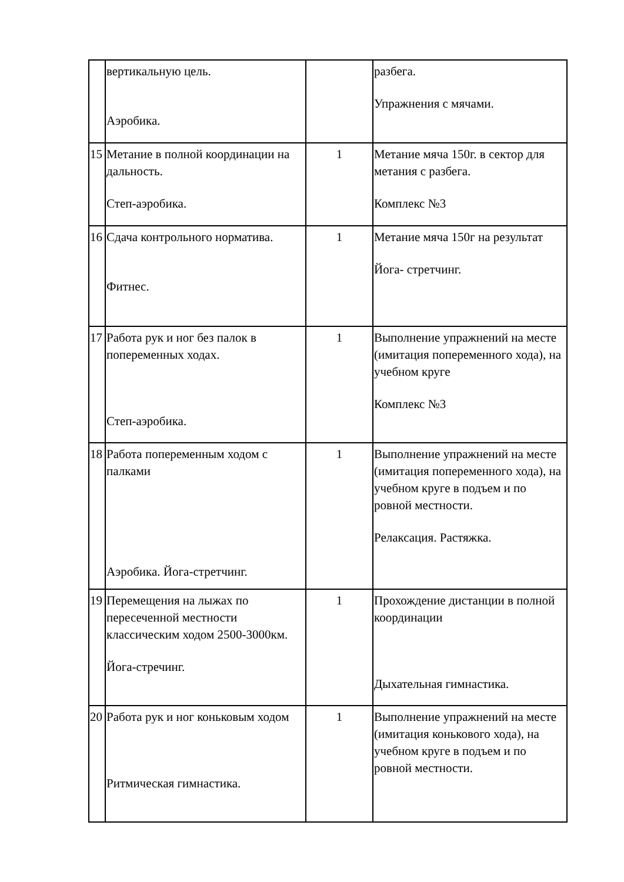| | вертикальную цель. Аэробика. | | разбега. Упражнения с мячами. |
| 15 | Метание в полной координации на дальность. Степ-аэробика. | 1 | Метание мяча 150г. в сектор для метания с разбега. Комплекс №3 |
| 16 | Сдача контрольного норматива. Фитнес. | 1 | Метание мяча 150г на результат Йога- стретчинг. |
| 17 | Работа рук и ног без палок в попеременных ходах. Степ-аэробика. | 1 | Выполнение упражнений на месте (имитация попеременного хода), на учебном круге Комплекс №3 |
| 18 | Работа попеременным ходом с палками Аэробика. Йога-стретчинг. | 1 | Выполнение упражнений на месте (имитация попеременного хода), на учебном круге в подъем и по ровной местности. Релаксация. Растяжка. |
| 19 | Перемещения на лыжах по пересеченной местности классическим ходом 2500-3000км. Йога-стречинг. | 1 | Прохождение дистанции в полной координации Дыхательная гимнастика. |
| 20 | Работа рук и ног коньковым ходом Ритмическая гимнастика. | 1 | Выполнение упражнений на месте (имитация конькового хода), на учебном круге в подъем и по ровной местности. |